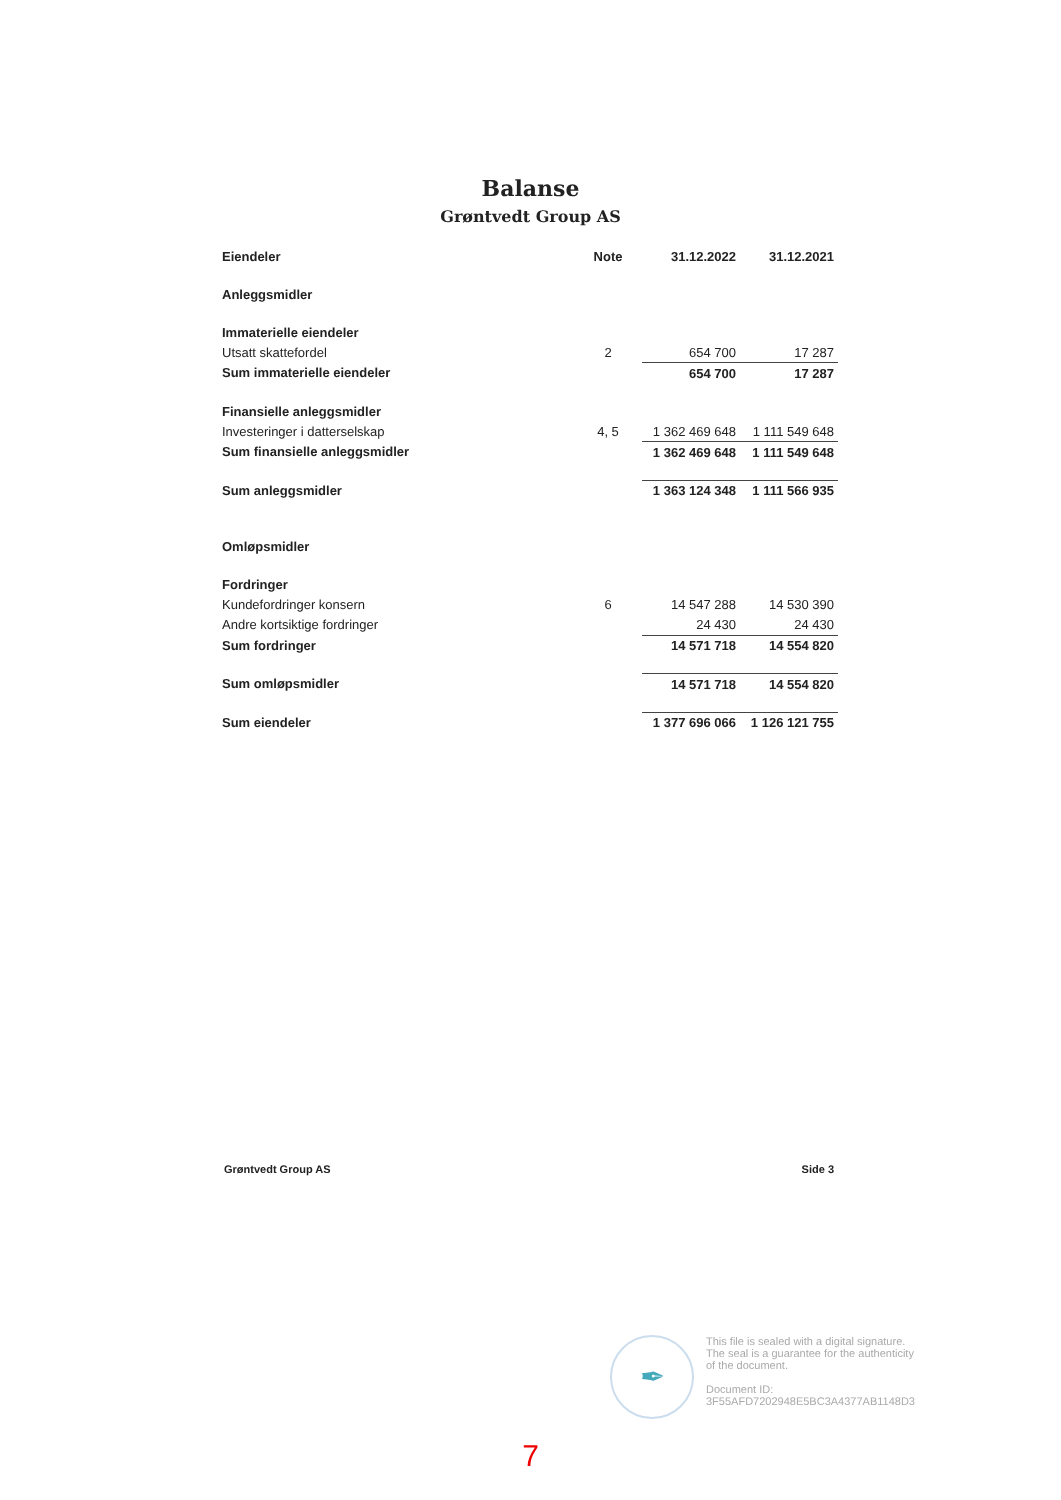Balanse
Grøntvedt Group AS
| Eiendeler | Note | 31.12.2022 | 31.12.2021 |
| --- | --- | --- | --- |
| Anleggsmidler | | | |
| Immaterielle eiendeler | | | |
| Utsatt skattefordel | 2 | 654 700 | 17 287 |
| Sum immaterielle eiendeler | | 654 700 | 17 287 |
| Finansielle anleggsmidler | | | |
| Investeringer i datterselskap | 4, 5 | 1 362 469 648 | 1 111 549 648 |
| Sum finansielle anleggsmidler | | 1 362 469 648 | 1 111 549 648 |
| Sum anleggsmidler | | 1 363 124 348 | 1 111 566 935 |
| Omløpsmidler | | | |
| Fordringer | | | |
| Kundefordringer konsern | 6 | 14 547 288 | 14 530 390 |
| Andre kortsiktige fordringer | | 24 430 | 24 430 |
| Sum fordringer | | 14 571 718 | 14 554 820 |
| Sum omløpsmidler | | 14 571 718 | 14 554 820 |
| Sum eiendeler | | 1 377 696 066 | 1 126 121 755 |
Grøntvedt Group AS Side 3
✒
This file is sealed with a digital signature.
The seal is a guarantee for the authenticity
of the document.
Document ID:
3F55AFD7202948E5BC3A4377AB1148D3
7